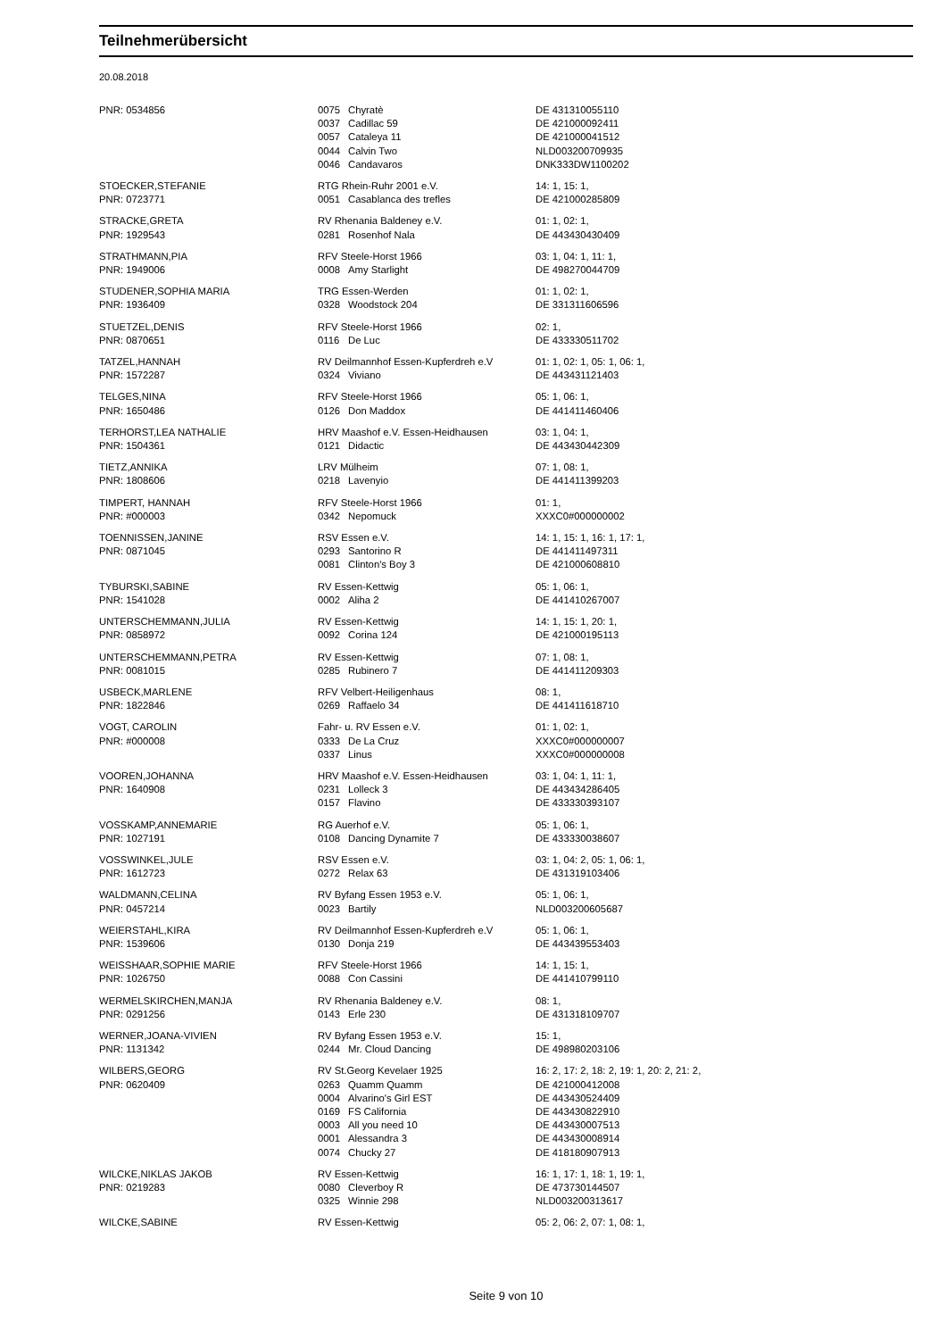Teilnehmerübersicht
20.08.2018
| PNR: 0534856 | 0075 | Chyratè | DE 431310055110 |
| | 0037 | Cadillac 59 | DE 421000092411 |
| | 0057 | Cataleya 11 | DE 421000041512 |
| | 0044 | Calvin Two | NLD003200709935 |
| | 0046 | Candavaros | DNK333DW1100202 |
| STOECKER,STEFANIE | RTG Rhein-Ruhr 2001 e.V. | | 14: 1, 15: 1, |
| PNR: 0723771 | 0051 | Casablanca des trefles | DE 421000285809 |
| STRACKE,GRETA | RV Rhenania Baldeney e.V. | | 01: 1, 02: 1, |
| PNR: 1929543 | 0281 | Rosenhof Nala | DE 443430430409 |
| STRATHMANN,PIA | RFV Steele-Horst 1966 | | 03: 1, 04: 1, 11: 1, |
| PNR: 1949006 | 0008 | Amy Starlight | DE 498270044709 |
| STUDENER,SOPHIA MARIA | TRG Essen-Werden | | 01: 1, 02: 1, |
| PNR: 1936409 | 0328 | Woodstock 204 | DE 331311606596 |
| STUETZEL,DENIS | RFV Steele-Horst 1966 | | 02: 1, |
| PNR: 0870651 | 0116 | De Luc | DE 433330511702 |
| TATZEL,HANNAH | RV Deilmannhof Essen-Kupferdreh e.V | | 01: 1, 02: 1, 05: 1, 06: 1, |
| PNR: 1572287 | 0324 | Viviano | DE 443431121403 |
| TELGES,NINA | RFV Steele-Horst 1966 | | 05: 1, 06: 1, |
| PNR: 1650486 | 0126 | Don Maddox | DE 441411460406 |
| TERHORST,LEA NATHALIE | HRV Maashof e.V. Essen-Heidhausen | | 03: 1, 04: 1, |
| PNR: 1504361 | 0121 | Didactic | DE 443430442309 |
| TIETZ,ANNIKA | LRV Mülheim | | 07: 1, 08: 1, |
| PNR: 1808606 | 0218 | Lavenyio | DE 441411399203 |
| TIMPERT, HANNAH | RFV Steele-Horst 1966 | | 01: 1, |
| PNR: #000003 | 0342 | Nepomuck | XXXC0#000000002 |
| TOENNISSEN,JANINE | RSV Essen e.V. | | 14: 1, 15: 1, 16: 1, 17: 1, |
| PNR: 0871045 | 0293 | Santorino R | DE 441411497311 |
| | 0081 | Clinton's Boy 3 | DE 421000608810 |
| TYBURSKI,SABINE | RV Essen-Kettwig | | 05: 1, 06: 1, |
| PNR: 1541028 | 0002 | Aliha 2 | DE 441410267007 |
| UNTERSCHEMMANN,JULIA | RV Essen-Kettwig | | 14: 1, 15: 1, 20: 1, |
| PNR: 0858972 | 0092 | Corina 124 | DE 421000195113 |
| UNTERSCHEMMANN,PETRA | RV Essen-Kettwig | | 07: 1, 08: 1, |
| PNR: 0081015 | 0285 | Rubinero 7 | DE 441411209303 |
| USBECK,MARLENE | RFV Velbert-Heiligenhaus | | 08: 1, |
| PNR: 1822846 | 0269 | Raffaelo 34 | DE 441411618710 |
| VOGT, CAROLIN | Fahr- u. RV Essen e.V. | | 01: 1, 02: 1, |
| PNR: #000008 | 0333 | De La Cruz | XXXC0#000000007 |
| | 0337 | Linus | XXXC0#000000008 |
| VOOREN,JOHANNA | HRV Maashof e.V. Essen-Heidhausen | | 03: 1, 04: 1, 11: 1, |
| PNR: 1640908 | 0231 | Lolleck 3 | DE 443434286405 |
| | 0157 | Flavino | DE 433330393107 |
| VOSSKAMP,ANNEMARIE | RG Auerhof e.V. | | 05: 1, 06: 1, |
| PNR: 1027191 | 0108 | Dancing Dynamite 7 | DE 433330038607 |
| VOSSWINKEL,JULE | RSV Essen e.V. | | 03: 1, 04: 2, 05: 1, 06: 1, |
| PNR: 1612723 | 0272 | Relax 63 | DE 431319103406 |
| WALDMANN,CELINA | RV Byfang Essen 1953 e.V. | | 05: 1, 06: 1, |
| PNR: 0457214 | 0023 | Bartily | NLD003200605687 |
| WEIERSTAHL,KIRA | RV Deilmannhof Essen-Kupferdreh e.V | | 05: 1, 06: 1, |
| PNR: 1539606 | 0130 | Donja 219 | DE 443439553403 |
| WEISSHAAR,SOPHIE MARIE | RFV Steele-Horst 1966 | | 14: 1, 15: 1, |
| PNR: 1026750 | 0088 | Con Cassini | DE 441410799110 |
| WERMELSKIRCHEN,MANJA | RV Rhenania Baldeney e.V. | | 08: 1, |
| PNR: 0291256 | 0143 | Erle 230 | DE 431318109707 |
| WERNER,JOANA-VIVIEN | RV Byfang Essen 1953 e.V. | | 15: 1, |
| PNR: 1131342 | 0244 | Mr. Cloud Dancing | DE 498980203106 |
| WILBERS,GEORG | RV St.Georg Kevelaer 1925 | | 16: 2, 17: 2, 18: 2, 19: 1, 20: 2, 21: 2, |
| PNR: 0620409 | 0263 | Quamm Quamm | DE 421000412008 |
| | 0004 | Alvarino's Girl EST | DE 443430524409 |
| | 0169 | FS California | DE 443430822910 |
| | 0003 | All you need 10 | DE 443430007513 |
| | 0001 | Alessandra 3 | DE 443430008914 |
| | 0074 | Chucky 27 | DE 418180907913 |
| WILCKE,NIKLAS JAKOB | RV Essen-Kettwig | | 16: 1, 17: 1, 18: 1, 19: 1, |
| PNR: 0219283 | 0080 | Cleverboy R | DE 473730144507 |
| | 0325 | Winnie 298 | NLD003200313617 |
| WILCKE,SABINE | RV Essen-Kettwig | | 05: 2, 06: 2, 07: 1, 08: 1, |
Seite 9 von 10